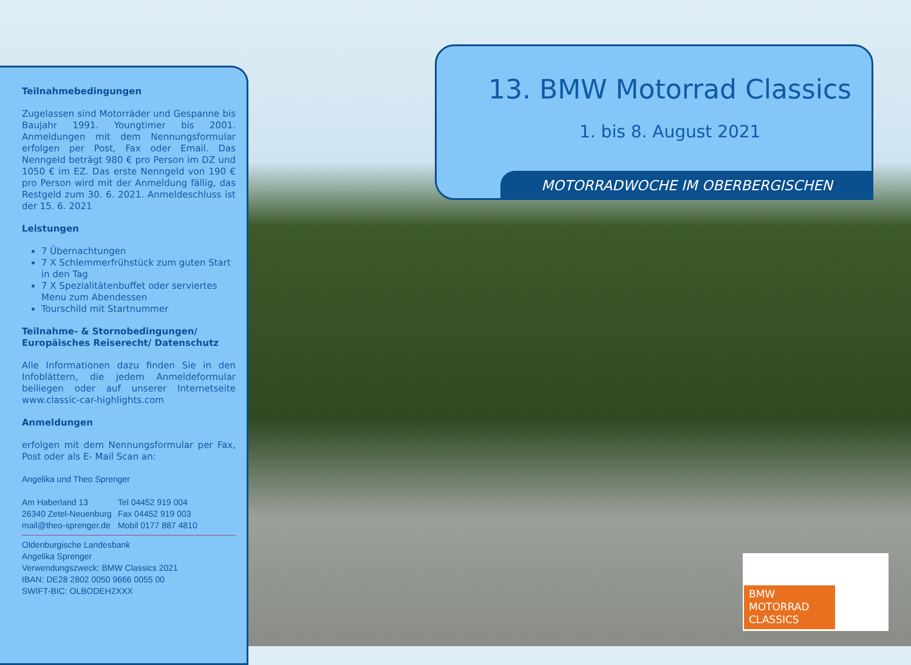Teilnahmebedingungen
Zugelassen sind Motorräder und Gespanne bis Baujahr 1991. Youngtimer bis 2001. Anmeldungen mit dem Nennungsformular erfolgen per Post, Fax oder Email. Das Nenngeld beträgt 980 € pro Person im DZ und 1050 € im EZ. Das erste Nenngeld von 190 € pro Person wird mit der Anmeldung fällig, das Restgeld zum 30. 6. 2021. Anmeldeschluss ist der 15. 6. 2021
Leistungen
7 Übernachtungen
7 X Schlemmerfrühstück zum guten Start in den Tag
7 X Spezialitätenbuffet oder serviertes Menu zum Abendessen
Tourschild mit Startnummer
Teilnahme- & Stornobedingungen/ Europäisches Reiserecht/ Datenschutz
Alle Informationen dazu finden Sie in den Infoblättern, die jedem Anmeldeformular beiliegen oder auf unserer Internetseite www.classic-car-highlights.com
Anmeldungen
erfolgen mit dem Nennungsformular per Fax, Post oder als E- Mail Scan an:
Angelika und Theo Sprenger
Am Haberland 13
26340 Zetel-Neuenburg
mail@theo-sprenger.de
Tel 04452 919 004
Fax 04452 919 003
Mobil 0177 887 4810
Oldenburgische Landesbank
Angelika Sprenger
Verwendungszweck: BMW Classics 2021
IBAN: DE28 2802 0050 9666 0055 00
SWIFT-BIC: OLBODEH2XXX
13. BMW Motorrad Classics
1. bis 8. August 2021
MOTORRADWOCHE IM OBERBERGISCHEN
BMW
MOTORRAD
CLASSICS